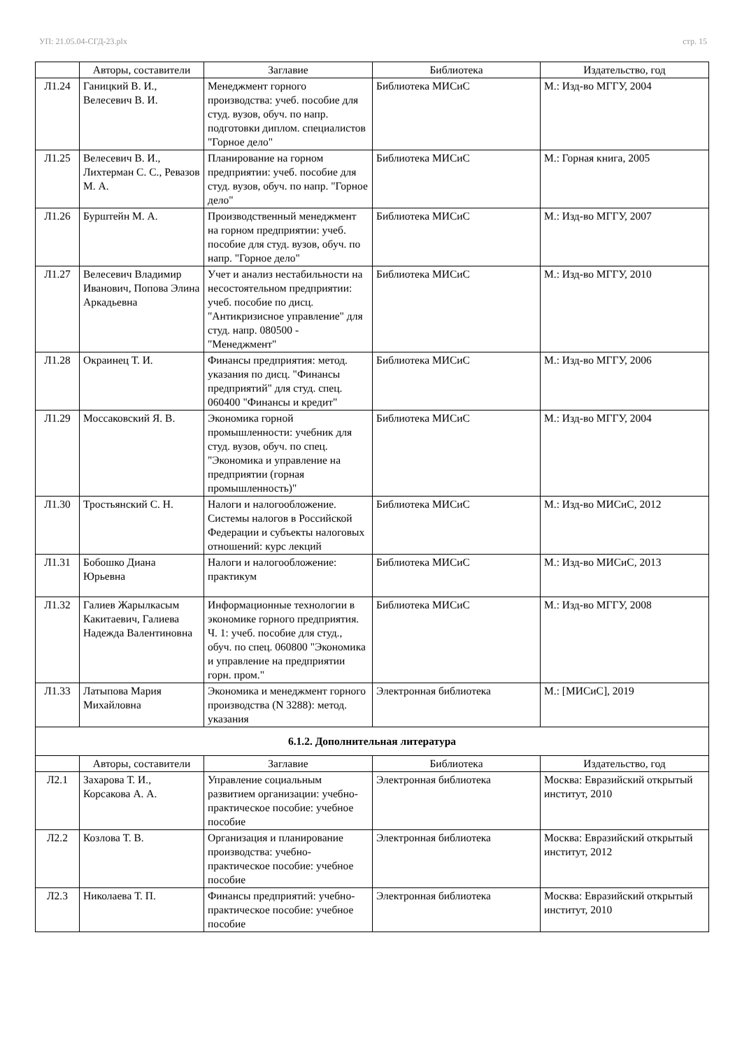УП: 21.05.04-СГД-23.plx стр. 15
| | Авторы, составители | Заглавие | Библиотека | Издательство, год |
| --- | --- | --- | --- | --- |
| Л1.24 | Ганицкий В. И., Велесевич В. И. | Менеджмент горного производства: учеб. пособие для студ. вузов, обуч. по напр. подготовки диплом. специалистов "Горное дело" | Библиотека МИСиС | М.: Изд-во МГГУ, 2004 |
| Л1.25 | Велесевич В. И., Лихтерман С. С., Ревазов М. А. | Планирование на горном предприятии: учеб. пособие для студ. вузов, обуч. по напр. "Горное дело" | Библиотека МИСиС | М.: Горная книга, 2005 |
| Л1.26 | Бурштейн М. А. | Производственный менеджмент на горном предприятии: учеб. пособие для студ. вузов, обуч. по напр. "Горное дело" | Библиотека МИСиС | М.: Изд-во МГГУ, 2007 |
| Л1.27 | Велесевич Владимир Иванович, Попова Элина Аркадьевна | Учет и анализ нестабильности на несостоятельном предприятии: учеб. пособие по дисц. "Антикризисное управление" для студ. напр. 080500 - "Менеджмент" | Библиотека МИСиС | М.: Изд-во МГГУ, 2010 |
| Л1.28 | Окраинец Т. И. | Финансы предприятия: метод. указания по дисц. "Финансы предприятий" для студ. спец. 060400 "Финансы и кредит" | Библиотека МИСиС | М.: Изд-во МГГУ, 2006 |
| Л1.29 | Моссаковский Я. В. | Экономика горной промышленности: учебник для студ. вузов, обуч. по спец. "Экономика и управление на предприятии (горная промышленность)" | Библиотека МИСиС | М.: Изд-во МГГУ, 2004 |
| Л1.30 | Тростьянский С. Н. | Налоги и налогообложение. Системы налогов в Российской Федерации и субъекты налоговых отношений: курс лекций | Библиотека МИСиС | М.: Изд-во МИСиС, 2012 |
| Л1.31 | Бобошко Диана Юрьевна | Налоги и налогообложение: практикум | Библиотека МИСиС | М.: Изд-во МИСиС, 2013 |
| Л1.32 | Галиев Жарылкасым Какитаевич, Галиева Надежда Валентиновна | Информационные технологии в экономике горного предприятия. Ч. 1: учеб. пособие для студ., обуч. по спец. 060800 "Экономика и управление на предприятии горн. пром." | Библиотека МИСиС | М.: Изд-во МГГУ, 2008 |
| Л1.33 | Латыпова Мария Михайловна | Экономика и менеджмент горного производства (N 3288): метод. указания | Электронная библиотека | М.: [МИСиС], 2019 |
| 6.1.2. Дополнительная литература | | | | |
| | Авторы, составители | Заглавие | Библиотека | Издательство, год |
| Л2.1 | Захарова Т. И., Корсакова А. А. | Управление социальным развитием организации: учебно-практическое пособие: учебное пособие | Электронная библиотека | Москва: Евразийский открытый институт, 2010 |
| Л2.2 | Козлова Т. В. | Организация и планирование производства: учебно-практическое пособие: учебное пособие | Электронная библиотека | Москва: Евразийский открытый институт, 2012 |
| Л2.3 | Николаева Т. П. | Финансы предприятий: учебно-практическое пособие: учебное пособие | Электронная библиотека | Москва: Евразийский открытый институт, 2010 |